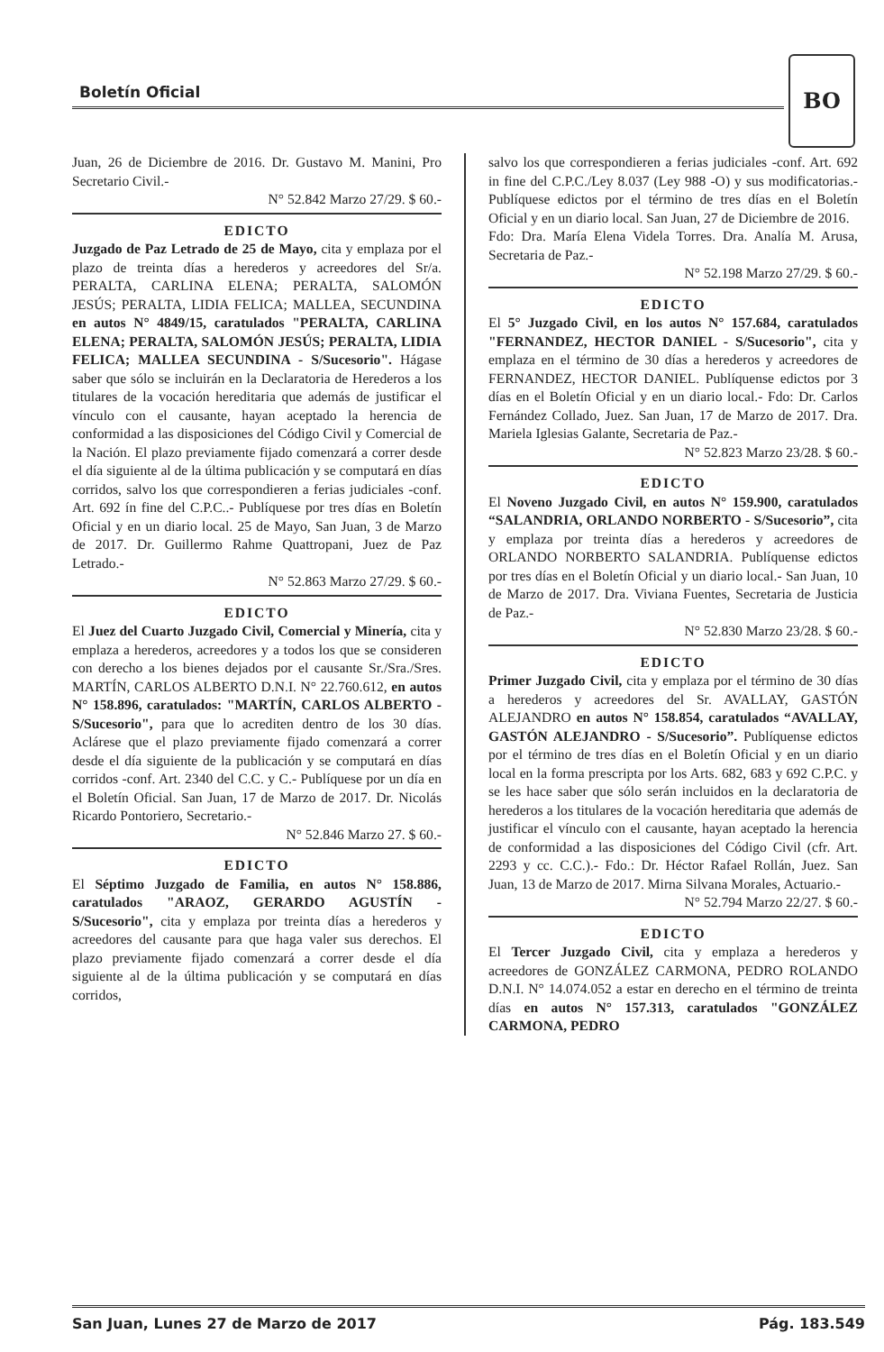Boletín Oficial
BO
Juan, 26 de Diciembre de 2016. Dr. Gustavo M. Manini, Pro Secretario Civil.-
N° 52.842 Marzo 27/29. $ 60.-
EDICTO
Juzgado de Paz Letrado de 25 de Mayo, cita y emplaza por el plazo de treinta días a herederos y acreedores del Sr/a. PERALTA, CARLINA ELENA; PERALTA, SALOMÓN JESÚS; PERALTA, LIDIA FELICA; MALLEA, SECUNDINA en autos N° 4849/15, caratulados "PERALTA, CARLINA ELENA; PERALTA, SALOMÓN JESÚS; PERALTA, LIDIA FELICA; MALLEA SECUNDINA - S/Sucesorio". Hágase saber que sólo se incluirán en la Declaratoria de Herederos a los titulares de la vocación hereditaria que además de justificar el vínculo con el causante, hayan aceptado la herencia de conformidad a las disposiciones del Código Civil y Comercial de la Nación. El plazo previamente fijado comenzará a correr desde el día siguiente al de la última publicación y se computará en días corridos, salvo los que correspondieren a ferias judiciales -conf. Art. 692 ín fine del C.P.C..- Publíquese por tres días en Boletín Oficial y en un diario local. 25 de Mayo, San Juan, 3 de Marzo de 2017. Dr. Guillermo Rahme Quattropani, Juez de Paz Letrado.-
N° 52.863 Marzo 27/29. $ 60.-
EDICTO
El Juez del Cuarto Juzgado Civil, Comercial y Minería, cita y emplaza a herederos, acreedores y a todos los que se consideren con derecho a los bienes dejados por el causante Sr./Sra./Sres. MARTÍN, CARLOS ALBERTO D.N.I. N° 22.760.612, en autos N° 158.896, caratulados: "MARTÍN, CARLOS ALBERTO - S/Sucesorio", para que lo acrediten dentro de los 30 días. Aclárese que el plazo previamente fijado comenzará a correr desde el día siguiente de la publicación y se computará en días corridos -conf. Art. 2340 del C.C. y C.- Publíquese por un día en el Boletín Oficial. San Juan, 17 de Marzo de 2017. Dr. Nicolás Ricardo Pontoriero, Secretario.-
N° 52.846 Marzo 27. $ 60.-
EDICTO
El Séptimo Juzgado de Familia, en autos N° 158.886, caratulados "ARAOZ, GERARDO AGUSTÍN - S/Sucesorio", cita y emplaza por treinta días a herederos y acreedores del causante para que haga valer sus derechos. El plazo previamente fijado comenzará a correr desde el día siguiente al de la última publicación y se computará en días corridos,
salvo los que correspondieren a ferias judiciales -conf. Art. 692 in fine del C.P.C./Ley 8.037 (Ley 988 -O) y sus modificatorias.- Publíquese edictos por el término de tres días en el Boletín Oficial y en un diario local. San Juan, 27 de Diciembre de 2016.
Fdo: Dra. María Elena Videla Torres. Dra. Analía M. Arusa, Secretaria de Paz.-
N° 52.198 Marzo 27/29. $ 60.-
EDICTO
El 5° Juzgado Civil, en los autos N° 157.684, caratulados "FERNANDEZ, HECTOR DANIEL - S/Sucesorio", cita y emplaza en el término de 30 días a herederos y acreedores de FERNANDEZ, HECTOR DANIEL. Publíquense edictos por 3 días en el Boletín Oficial y en un diario local.- Fdo: Dr. Carlos Fernández Collado, Juez. San Juan, 17 de Marzo de 2017. Dra. Mariela Iglesias Galante, Secretaria de Paz.-
N° 52.823 Marzo 23/28. $ 60.-
EDICTO
El Noveno Juzgado Civil, en autos N° 159.900, caratulados “SALANDRIA, ORLANDO NORBERTO - S/Sucesorio”, cita y emplaza por treinta días a herederos y acreedores de ORLANDO NORBERTO SALANDRIA. Publíquense edictos por tres días en el Boletín Oficial y un diario local.- San Juan, 10 de Marzo de 2017. Dra. Viviana Fuentes, Secretaria de Justicia de Paz.-
N° 52.830 Marzo 23/28. $ 60.-
EDICTO
Primer Juzgado Civil, cita y emplaza por el término de 30 días a herederos y acreedores del Sr. AVALLAY, GASTÓN ALEJANDRO en autos N° 158.854, caratulados “AVALLAY, GASTÓN ALEJANDRO - S/Sucesorio”. Publíquense edictos por el término de tres días en el Boletín Oficial y en un diario local en la forma prescripta por los Arts. 682, 683 y 692 C.P.C. y se les hace saber que sólo serán incluidos en la declaratoria de herederos a los titulares de la vocación hereditaria que además de justificar el vínculo con el causante, hayan aceptado la herencia de conformidad a las disposiciones del Código Civil (cfr. Art. 2293 y cc. C.C.).- Fdo.: Dr. Héctor Rafael Rollán, Juez. San Juan, 13 de Marzo de 2017. Mirna Silvana Morales, Actuario.-
N° 52.794 Marzo 22/27. $ 60.-
EDICTO
El Tercer Juzgado Civil, cita y emplaza a herederos y acreedores de GONZÁLEZ CARMONA, PEDRO ROLANDO D.N.I. N° 14.074.052 a estar en derecho en el término de treinta días en autos N° 157.313, caratulados "GONZÁLEZ CARMONA, PEDRO
San Juan, Lunes 27 de Marzo de 2017 Pág. 183.549